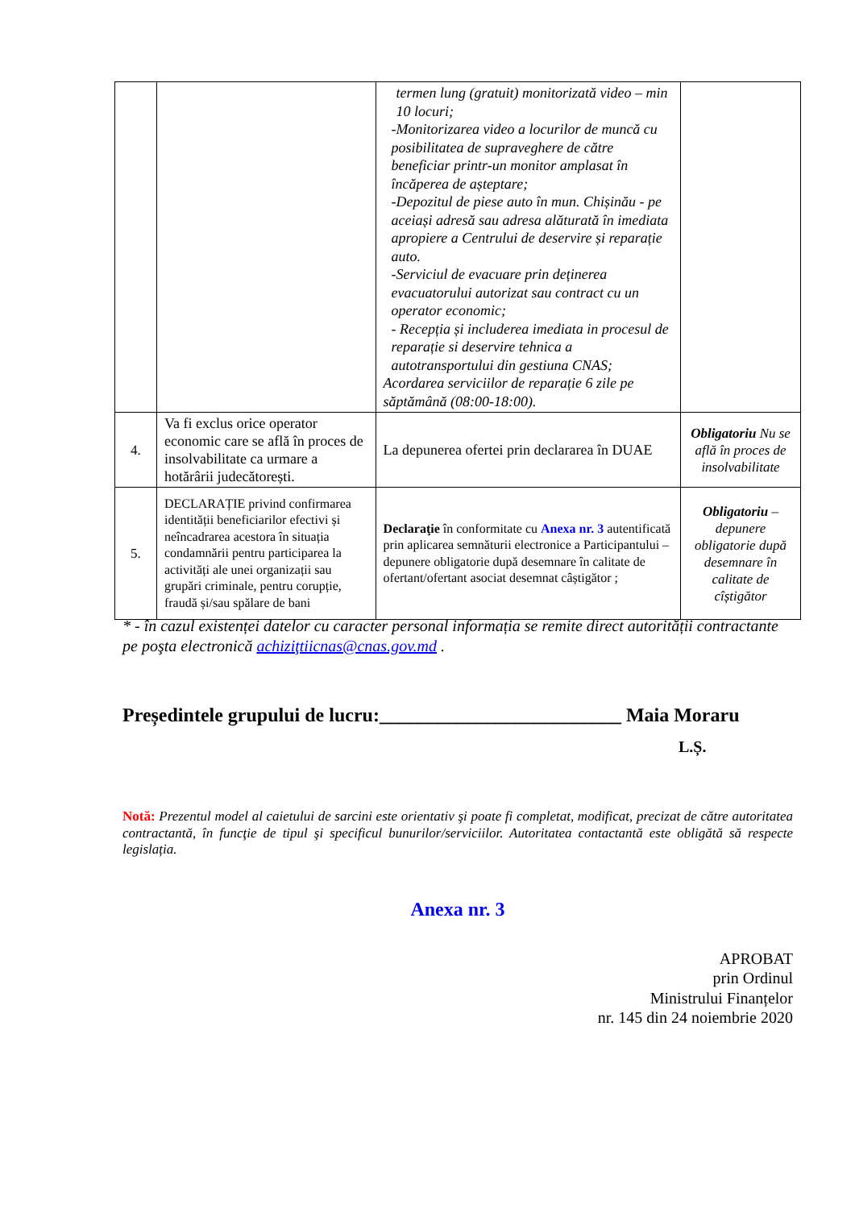| | | termen lung (gratuit) monitorizată video – min 10 locuri; -Monitorizarea video a locurilor de muncă cu posibilitatea de supraveghere de către beneficiar printr-un monitor amplasat în încăperea de așteptare; -Depozitul de piese auto în mun. Chișinău - pe aceiași adresă sau adresa alăturată în imediata apropiere a Centrului de deservire și reparație auto. -Serviciul de evacuare prin deținerea evacuatorului autorizat sau contract cu un operator economic; - Recepția și includerea imediata in procesul de reparație si deservire tehnica a autotransportului din gestiuna CNAS; Acordarea serviciilor de reparație 6 zile pe săptămână (08:00-18:00). | |
| 4. | Va fi exclus orice operator economic care se află în proces de insolvabilitate ca urmare a hotărârii judecătorești. | La depunerea ofertei prin declararea în DUAE | Obligatoriu Nu se află în proces de insolvabilitate |
| 5. | DECLARAȚIE privind confirmarea identității beneficiarilor efectivi și neîncadrarea acestora în situația condamnării pentru participarea la activități ale unei organizații sau grupări criminale, pentru corupție, fraudă și/sau spălare de bani | Declaraţie în conformitate cu Anexa nr. 3 autentificată prin aplicarea semnăturii electronice a Participantului – depunere obligatorie după desemnare în calitate de ofertant/ofertant asociat desemnat câștigător ; | Obligatoriu – depunere obligatorie după desemnare în calitate de cîștigător |
* - în cazul existenței datelor cu caracter personal informația se remite direct autorității contractante pe poşta electronică achiziţtiicnas@cnas.gov.md .
Președintele grupului de lucru:_________________________ Maia Moraru
L.Ș.
Notă: Prezentul model al caietului de sarcini este orientativ şi poate fi completat, modificat, precizat de către autoritatea contractantă, în funcţie de tipul şi specificul bunurilor/serviciilor. Autoritatea contactantă este obligătă să respecte legislația.
Anexa nr. 3
APROBAT
prin Ordinul
Ministrului Finanțelor
nr. 145 din 24 noiembrie 2020